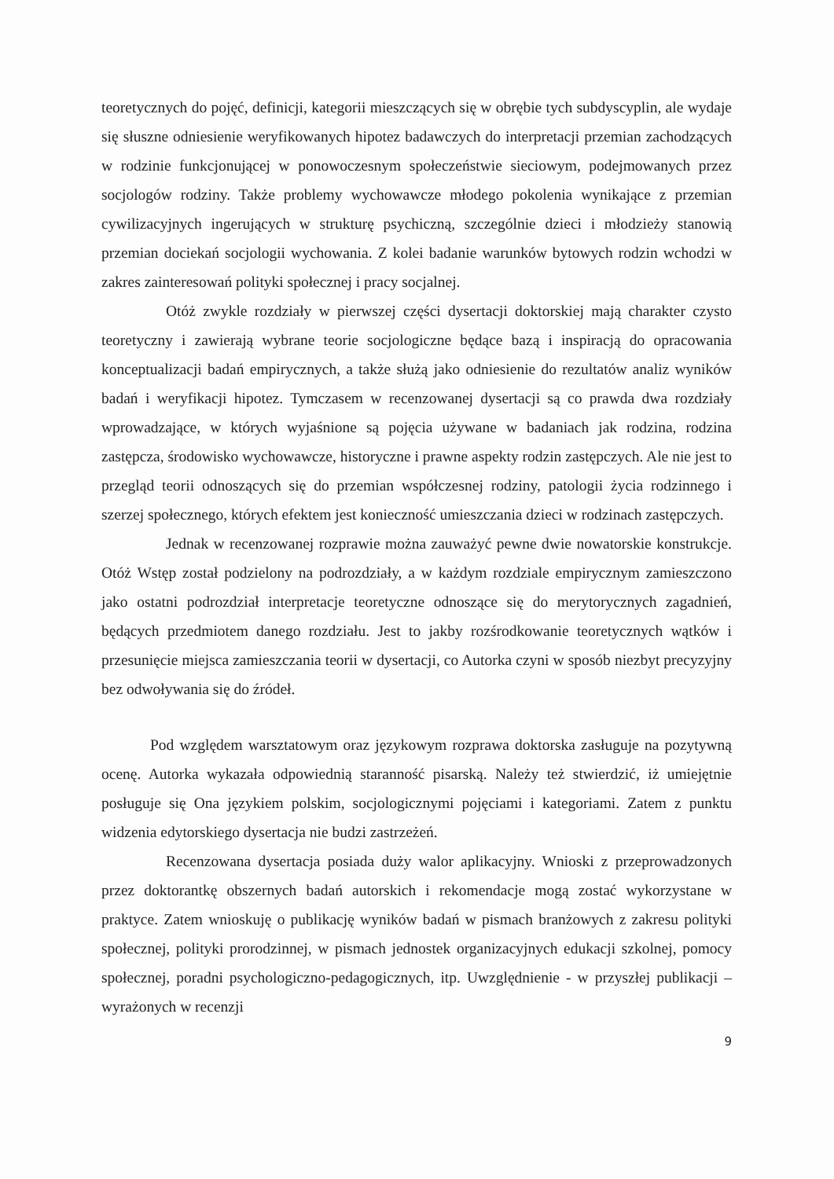teoretycznych do pojęć, definicji, kategorii mieszczących się w obrębie tych subdyscyplin, ale wydaje się słuszne odniesienie weryfikowanych hipotez badawczych do interpretacji przemian zachodzących w rodzinie funkcjonującej w ponowoczesnym społeczeństwie sieciowym, podejmowanych przez socjologów rodziny. Także problemy wychowawcze młodego pokolenia wynikające z przemian cywilizacyjnych ingerujących w strukturę psychiczną, szczególnie dzieci i młodzieży stanowią przemian dociekań socjologii wychowania. Z kolei badanie warunków bytowych rodzin wchodzi w zakres zainteresowań polityki społecznej i pracy socjalnej.
Otóż zwykle rozdziały w pierwszej części dysertacji doktorskiej mają charakter czysto teoretyczny i zawierają wybrane teorie socjologiczne będące bazą i inspiracją do opracowania konceptualizacji badań empirycznych, a także służą jako odniesienie do rezultatów analiz wyników badań i weryfikacji hipotez. Tymczasem w recenzowanej dysertacji są co prawda dwa rozdziały wprowadzające, w których wyjaśnione są pojęcia używane w badaniach jak rodzina, rodzina zastępcza, środowisko wychowawcze, historyczne i prawne aspekty rodzin zastępczych. Ale nie jest to przegląd teorii odnoszących się do przemian współczesnej rodziny, patologii życia rodzinnego i szerzej społecznego, których efektem jest konieczność umieszczania dzieci w rodzinach zastępczych.
Jednak w recenzowanej rozprawie można zauważyć pewne dwie nowatorskie konstrukcje. Otóż Wstęp został podzielony na podrozdziały, a w każdym rozdziale empirycznym zamieszczono jako ostatni podrozdział interpretacje teoretyczne odnoszące się do merytorycznych zagadnień, będących przedmiotem danego rozdziału. Jest to jakby rozśrodkowanie teoretycznych wątków i przesunięcie miejsca zamieszczania teorii w dysertacji, co Autorka czyni w sposób niezbyt precyzyjny bez odwoływania się do źródeł.
Pod względem warsztatowym oraz językowym rozprawa doktorska zasługuje na pozytywną ocenę. Autorka wykazała odpowiednią staranność pisarską. Należy też stwierdzić, iż umiejętnie posługuje się Ona językiem polskim, socjologicznymi pojęciami i kategoriami. Zatem z punktu widzenia edytorskiego dysertacja nie budzi zastrzeżeń.
Recenzowana dysertacja posiada duży walor aplikacyjny. Wnioski z przeprowadzonych przez doktorantkę obszernych badań autorskich i rekomendacje mogą zostać wykorzystane w praktyce. Zatem wnioskuję o publikację wyników badań w pismach branżowych z zakresu polityki społecznej, polityki prorodzinnej, w pismach jednostek organizacyjnych edukacji szkolnej, pomocy społecznej, poradni psychologiczno-pedagogicznych, itp. Uwzględnienie - w przyszłej publikacji – wyrażonych w recenzji
9